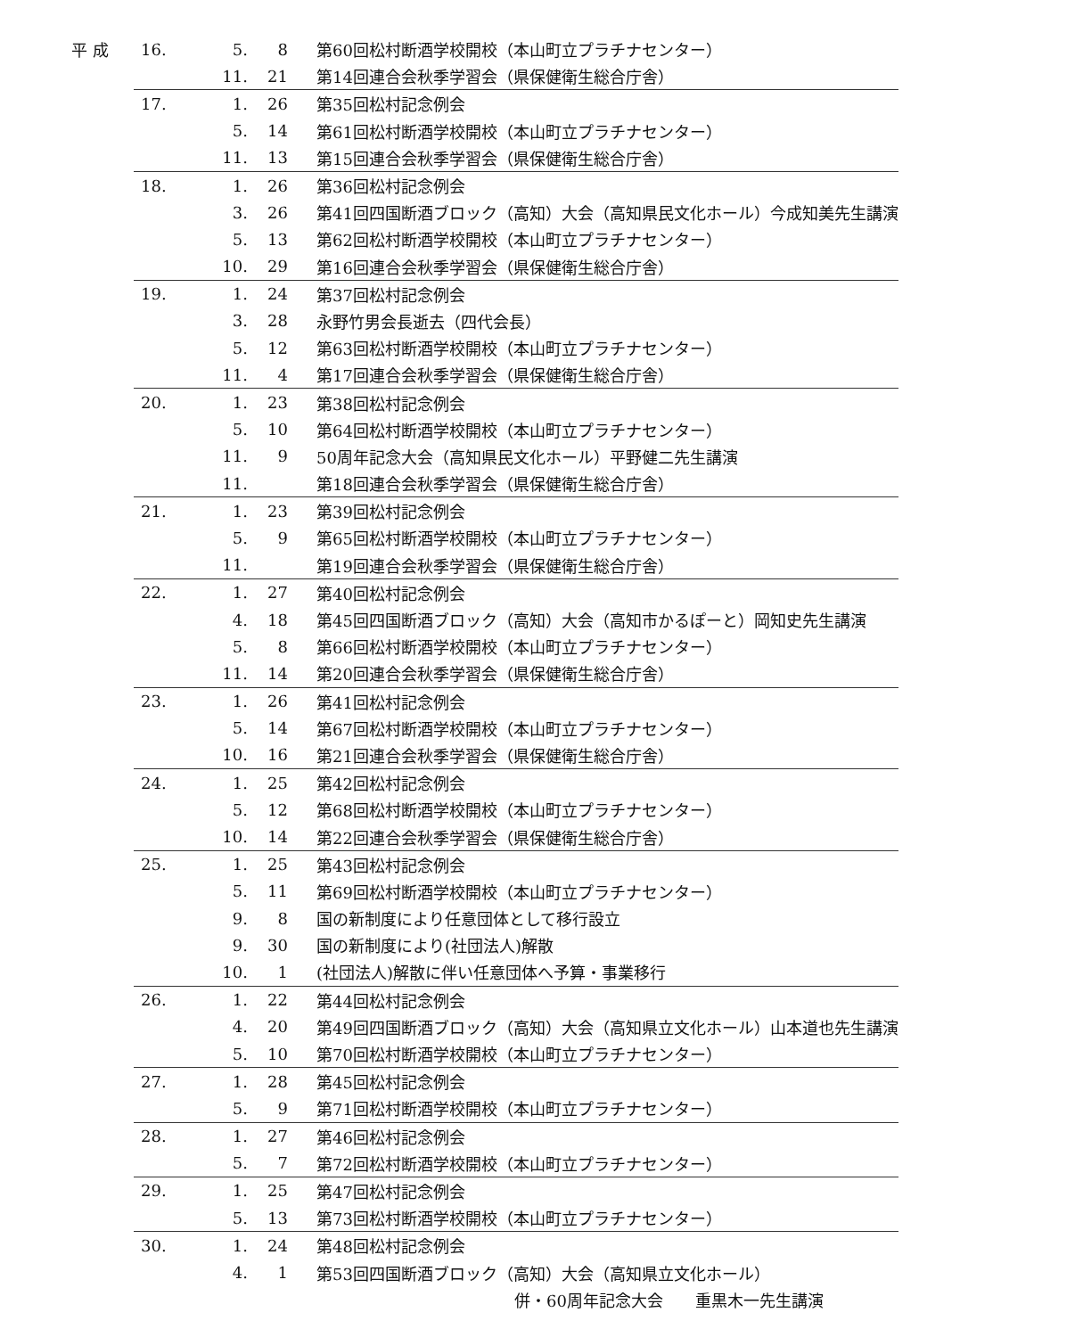| 平 成 | 16. | 5. | 8 | 第60回松村断酒学校開校（本山町立プラチナセンター） |
| | | 11. | 21 | 第14回連合会秋季学習会（県保健衛生総合庁舎） |
| | 17. | 1. | 26 | 第35回松村記念例会 |
| | | 5. | 14 | 第61回松村断酒学校開校（本山町立プラチナセンター） |
| | | 11. | 13 | 第15回連合会秋季学習会（県保健衛生総合庁舎） |
| | 18. | 1. | 26 | 第36回松村記念例会 |
| | | 3. | 26 | 第41回四国断酒ブロック（高知）大会（高知県民文化ホール）今成知美先生講演 |
| | | 5. | 13 | 第62回松村断酒学校開校（本山町立プラチナセンター） |
| | | 10. | 29 | 第16回連合会秋季学習会（県保健衛生総合庁舎） |
| | 19. | 1. | 24 | 第37回松村記念例会 |
| | | 3. | 28 | 永野竹男会長逝去（四代会長） |
| | | 5. | 12 | 第63回松村断酒学校開校（本山町立プラチナセンター） |
| | | 11. | 4 | 第17回連合会秋季学習会（県保健衛生総合庁舎） |
| | 20. | 1. | 23 | 第38回松村記念例会 |
| | | 5. | 10 | 第64回松村断酒学校開校（本山町立プラチナセンター） |
| | | 11. | 9 | 50周年記念大会（高知県民文化ホール）平野健二先生講演 |
| | | 11. | | 第18回連合会秋季学習会（県保健衛生総合庁舎） |
| | 21. | 1. | 23 | 第39回松村記念例会 |
| | | 5. | 9 | 第65回松村断酒学校開校（本山町立プラチナセンター） |
| | | 11. | | 第19回連合会秋季学習会（県保健衛生総合庁舎） |
| | 22. | 1. | 27 | 第40回松村記念例会 |
| | | 4. | 18 | 第45回四国断酒ブロック（高知）大会（高知市かるぽーと）岡知史先生講演 |
| | | 5. | 8 | 第66回松村断酒学校開校（本山町立プラチナセンター） |
| | | 11. | 14 | 第20回連合会秋季学習会（県保健衛生総合庁舎） |
| | 23. | 1. | 26 | 第41回松村記念例会 |
| | | 5. | 14 | 第67回松村断酒学校開校（本山町立プラチナセンター） |
| | | 10. | 16 | 第21回連合会秋季学習会（県保健衛生総合庁舎） |
| | 24. | 1. | 25 | 第42回松村記念例会 |
| | | 5. | 12 | 第68回松村断酒学校開校（本山町立プラチナセンター） |
| | | 10. | 14 | 第22回連合会秋季学習会（県保健衛生総合庁舎） |
| | 25. | 1. | 25 | 第43回松村記念例会 |
| | | 5. | 11 | 第69回松村断酒学校開校（本山町立プラチナセンター） |
| | | 9. | 8 | 国の新制度により任意団体として移行設立 |
| | | 9. | 30 | 国の新制度により(社団法人)解散 |
| | | 10. | 1 | (社団法人)解散に伴い任意団体へ予算・事業移行 |
| | 26. | 1. | 22 | 第44回松村記念例会 |
| | | 4. | 20 | 第49回四国断酒ブロック（高知）大会（高知県立文化ホール）山本道也先生講演 |
| | | 5. | 10 | 第70回松村断酒学校開校（本山町立プラチナセンター） |
| | 27. | 1. | 28 | 第45回松村記念例会 |
| | | 5. | 9 | 第71回松村断酒学校開校（本山町立プラチナセンター） |
| | 28. | 1. | 27 | 第46回松村記念例会 |
| | | 5. | 7 | 第72回松村断酒学校開校（本山町立プラチナセンター） |
| | 29. | 1. | 25 | 第47回松村記念例会 |
| | | 5. | 13 | 第73回松村断酒学校開校（本山町立プラチナセンター） |
| | 30. | 1. | 24 | 第48回松村記念例会 |
| | | 4. | 1 | 第53回四国断酒ブロック（高知）大会（高知県立文化ホール） |
| | | | | 併・60周年記念大会 重黒木一先生講演 |